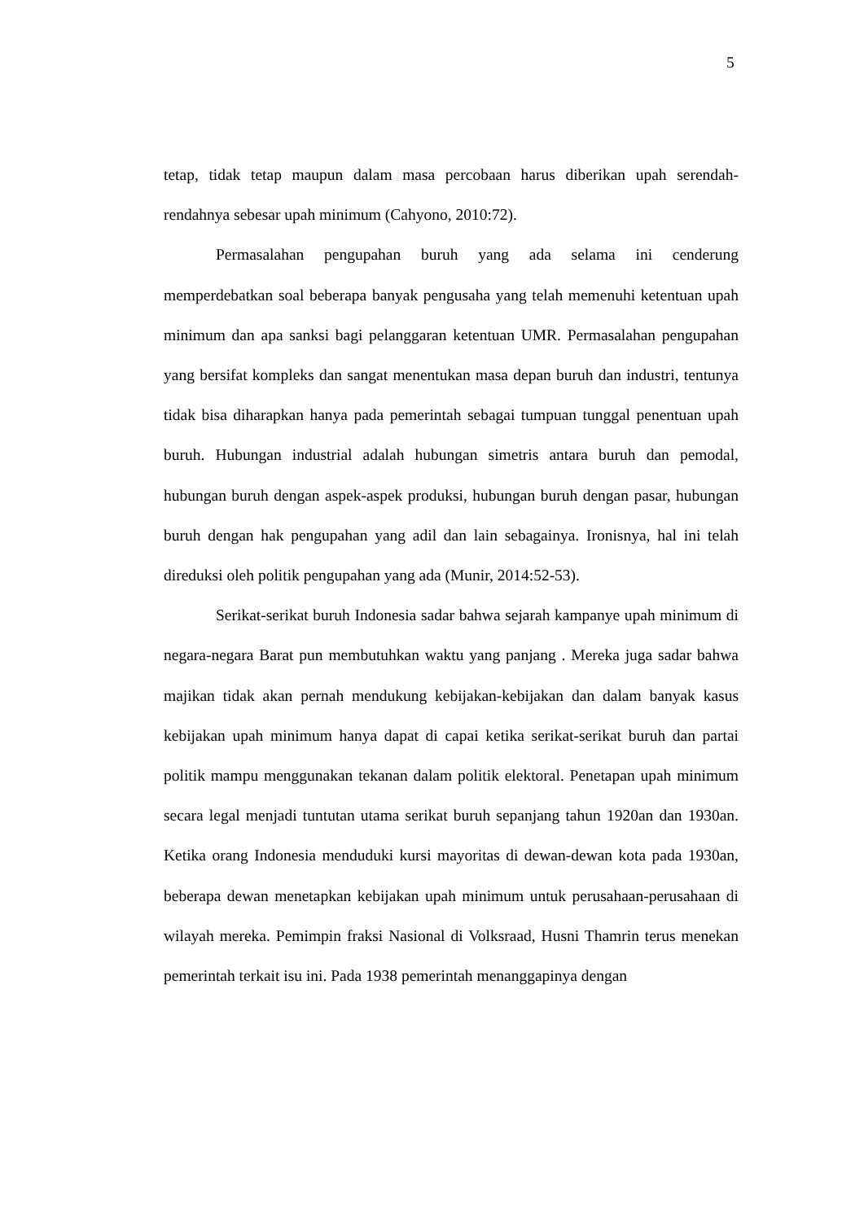5
tetap, tidak tetap maupun dalam masa percobaan harus diberikan upah serendah-rendahnya sebesar upah minimum (Cahyono, 2010:72).
Permasalahan pengupahan buruh yang ada selama ini cenderung memperdebatkan soal beberapa banyak pengusaha yang telah memenuhi ketentuan upah minimum dan apa sanksi bagi pelanggaran ketentuan UMR. Permasalahan pengupahan yang bersifat kompleks dan sangat menentukan masa depan buruh dan industri, tentunya tidak bisa diharapkan hanya pada pemerintah sebagai tumpuan tunggal penentuan upah buruh. Hubungan industrial adalah hubungan simetris antara buruh dan pemodal, hubungan buruh dengan aspek-aspek produksi, hubungan buruh dengan pasar, hubungan buruh dengan hak pengupahan yang adil dan lain sebagainya. Ironisnya, hal ini telah direduksi oleh politik pengupahan yang ada (Munir, 2014:52-53).
Serikat-serikat buruh Indonesia sadar bahwa sejarah kampanye upah minimum di negara-negara Barat pun membutuhkan waktu yang panjang . Mereka juga sadar bahwa majikan tidak akan pernah mendukung kebijakan-kebijakan dan dalam banyak kasus kebijakan upah minimum hanya dapat di capai ketika serikat-serikat buruh dan partai politik mampu menggunakan tekanan dalam politik elektoral. Penetapan upah minimum secara legal menjadi tuntutan utama serikat buruh sepanjang tahun 1920an dan 1930an. Ketika orang Indonesia menduduki kursi mayoritas di dewan-dewan kota pada 1930an, beberapa dewan menetapkan kebijakan upah minimum untuk perusahaan-perusahaan di wilayah mereka. Pemimpin fraksi Nasional di Volksraad, Husni Thamrin terus menekan pemerintah terkait isu ini. Pada 1938 pemerintah menanggapinya dengan